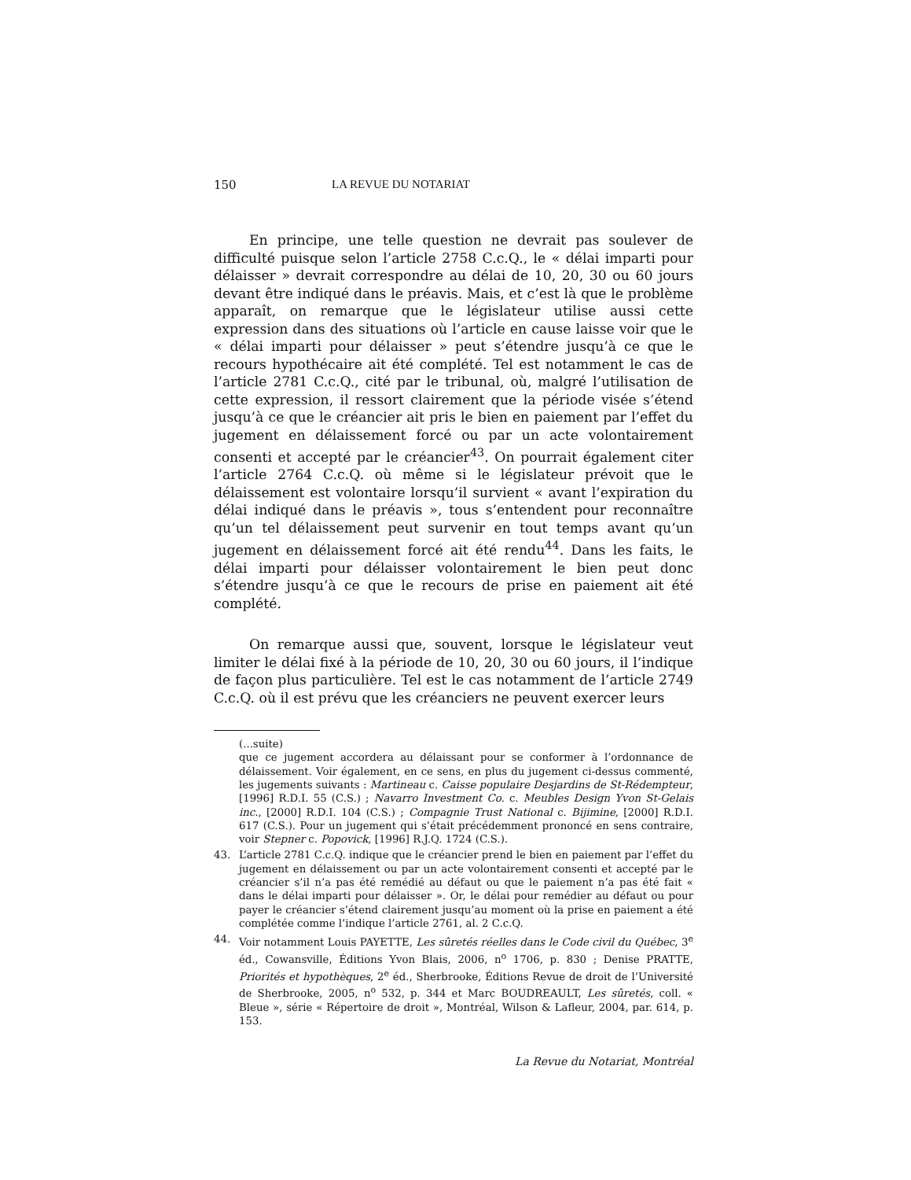150 LA REVUE DU NOTARIAT
En principe, une telle question ne devrait pas soulever de difficulté puisque selon l’article 2758 C.c.Q., le « délai imparti pour délaisser » devrait correspondre au délai de 10, 20, 30 ou 60 jours devant être indiqué dans le préavis. Mais, et c’est là que le problème apparaît, on remarque que le législateur utilise aussi cette expression dans des situations où l’article en cause laisse voir que le « délai imparti pour délaisser » peut s’étendre jusqu’à ce que le recours hypothécaire ait été complété. Tel est notamment le cas de l’article 2781 C.c.Q., cité par le tribunal, où, malgré l’utilisation de cette expression, il ressort clairement que la période visée s’étend jusqu’à ce que le créancier ait pris le bien en paiement par l’effet du jugement en délaissement forcé ou par un acte volontairement consenti et accepté par le créancier<sup>43</sup>. On pourrait également citer l’article 2764 C.c.Q. où même si le législateur prévoit que le délaissement est volontaire lorsqu’il survient « avant l’expiration du délai indiqué dans le préavis », tous s’entendent pour reconnaître qu’un tel délaissement peut survenir en tout temps avant qu’un jugement en délaissement forcé ait été rendu<sup>44</sup>. Dans les faits, le délai imparti pour délaisser volontairement le bien peut donc s’étendre jusqu’à ce que le recours de prise en paiement ait été complété.
On remarque aussi que, souvent, lorsque le législateur veut limiter le délai fixé à la période de 10, 20, 30 ou 60 jours, il l’indique de façon plus particulière. Tel est le cas notamment de l’article 2749 C.c.Q. où il est prévu que les créanciers ne peuvent exercer leurs
(...suite)
que ce jugement accordera au délaissant pour se conformer à l’ordonnance de délaissement. Voir également, en ce sens, en plus du jugement ci-dessus commenté, les jugements suivants : Martineau c. Caisse populaire Desjardins de St-Rédempteur, [1996] R.D.I. 55 (C.S.) ; Navarro Investment Co. c. Meubles Design Yvon St-Gelais inc., [2000] R.D.I. 104 (C.S.) ; Compagnie Trust National c. Bijimine, [2000] R.D.I. 617 (C.S.). Pour un jugement qui s’était précédemment prononcé en sens contraire, voir Stepner c. Popovick, [1996] R.J.Q. 1724 (C.S.).
43. L’article 2781 C.c.Q. indique que le créancier prend le bien en paiement par l’effet du jugement en délaissement ou par un acte volontairement consenti et accepté par le créancier s’il n’a pas été remédié au défaut ou que le paiement n’a pas été fait « dans le délai imparti pour délaisser ». Or, le délai pour remédier au défaut ou pour payer le créancier s’étend clairement jusqu’au moment où la prise en paiement a été complétée comme l’indique l’article 2761, al. 2 C.c.Q.
44. Voir notamment Louis PAYETTE, Les sûretés réelles dans le Code civil du Québec, 3<sup>e</sup> éd., Cowansville, Éditions Yvon Blais, 2006, n<sup>o</sup> 1706, p. 830 ; Denise PRATTE, Priorités et hypothèques, 2<sup>e</sup> éd., Sherbrooke, Éditions Revue de droit de l’Université de Sherbrooke, 2005, n<sup>o</sup> 532, p. 344 et Marc BOUDREAULT, Les sûretés, coll. « Bleue », série « Répertoire de droit », Montréal, Wilson & Lafleur, 2004, par. 614, p. 153.
La Revue du Notariat, Montréal